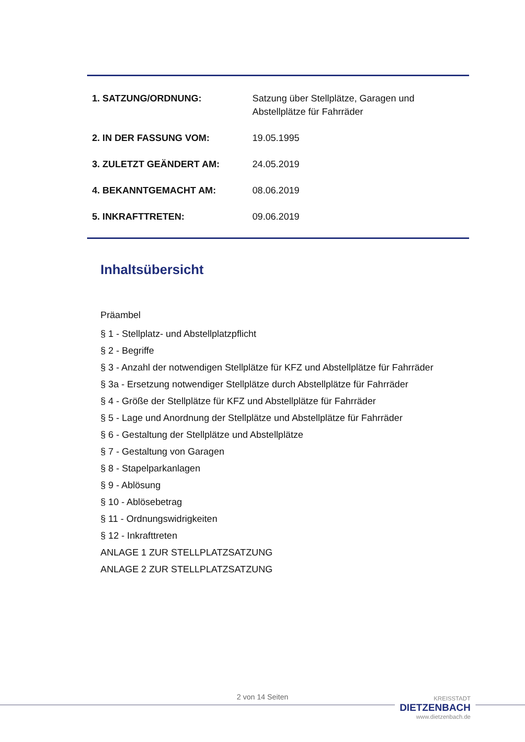| 1. SATZUNG/ORDNUNG: | Satzung über Stellplätze, Garagen und Abstellplätze für Fahrräder |
| 2. IN DER FASSUNG VOM: | 19.05.1995 |
| 3. ZULETZT GEÄNDERT AM: | 24.05.2019 |
| 4. BEKANNTGEMACHT AM: | 08.06.2019 |
| 5. INKRAFTTRETEN: | 09.06.2019 |
Inhaltsübersicht
Präambel
§ 1 - Stellplatz- und Abstellplatzpflicht
§ 2 - Begriffe
§ 3 - Anzahl der notwendigen Stellplätze für KFZ und Abstellplätze für Fahrräder
§ 3a - Ersetzung notwendiger Stellplätze durch Abstellplätze für Fahrräder
§ 4 - Größe der Stellplätze für KFZ und Abstellplätze für Fahrräder
§ 5 - Lage und Anordnung der Stellplätze und Abstellplätze für Fahrräder
§ 6 - Gestaltung der Stellplätze und Abstellplätze
§ 7 - Gestaltung von Garagen
§ 8 - Stapelparkanlagen
§ 9 - Ablösung
§ 10 - Ablösebetrag
§ 11 - Ordnungswidrigkeiten
§ 12 - Inkrafttreten
ANLAGE 1 ZUR STELLPLATZSATZUNG
ANLAGE 2 ZUR STELLPLATZSATZUNG
2 von 14 Seiten
KREISSTADT
DIETZENBACH
www.dietzenbach.de